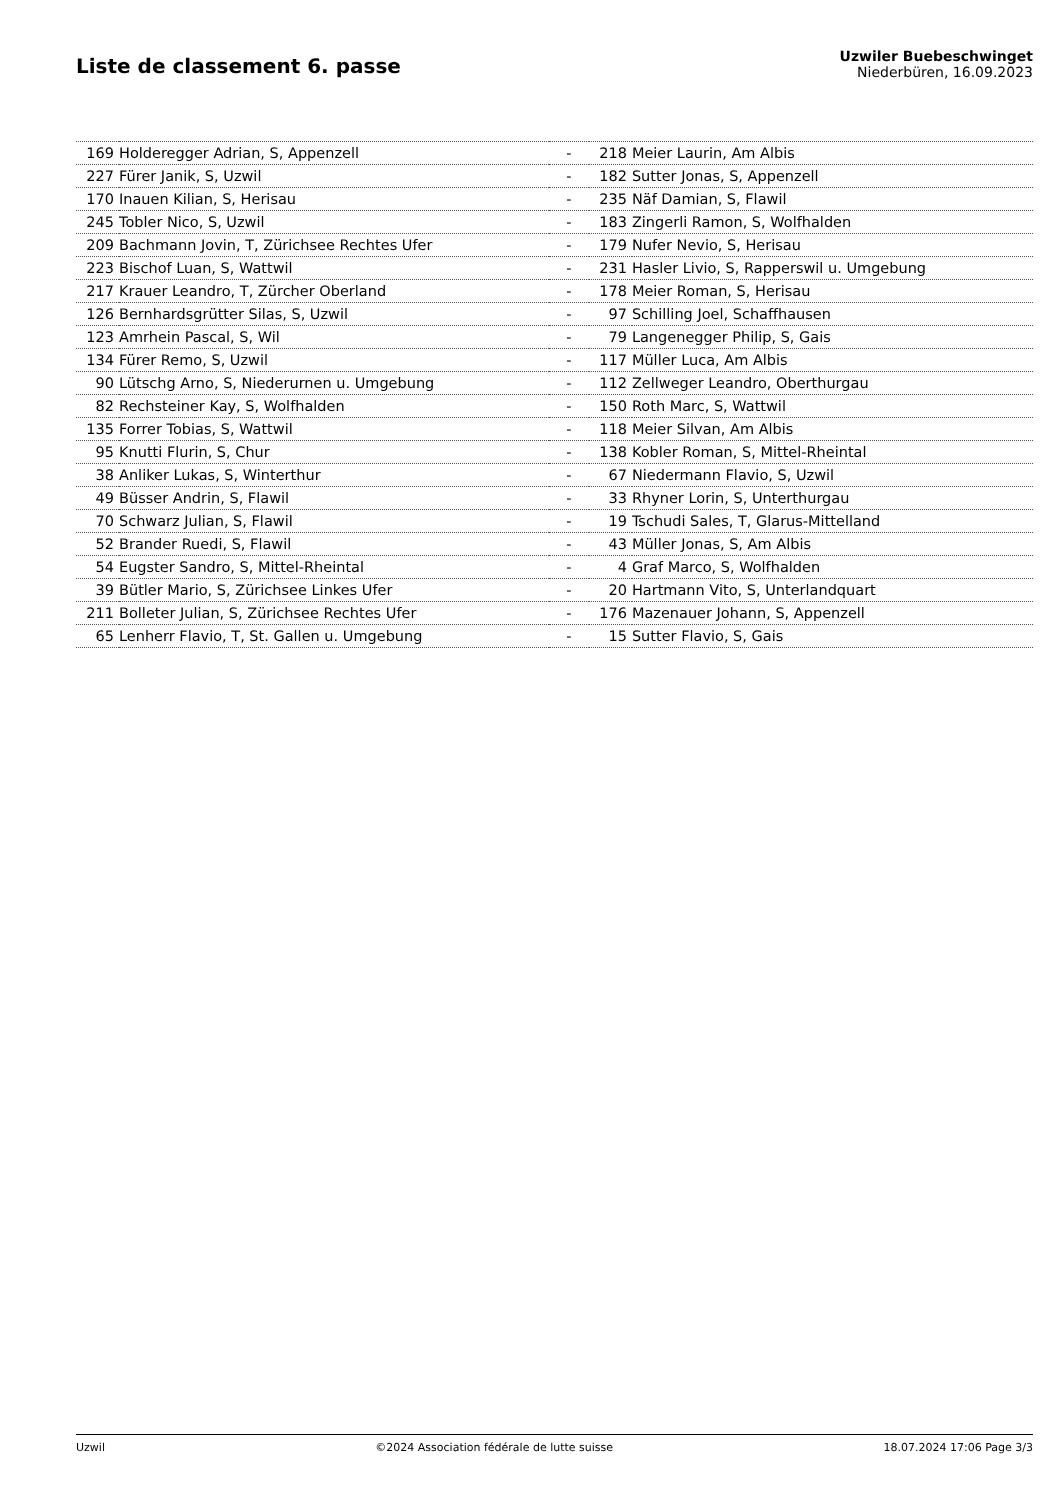Liste de classement 6. passe
Uzwiler Buebeschwinget
Niederbüren, 16.09.2023
| 169 | Holderegger Adrian, S, Appenzell | - | 218 | Meier Laurin, Am Albis |
| 227 | Fürer Janik, S, Uzwil | - | 182 | Sutter Jonas, S, Appenzell |
| 170 | Inauen Kilian, S, Herisau | - | 235 | Näf Damian, S, Flawil |
| 245 | Tobler Nico, S, Uzwil | - | 183 | Zingerli Ramon, S, Wolfhalden |
| 209 | Bachmann Jovin, T, Zürichsee Rechtes Ufer | - | 179 | Nufer Nevio, S, Herisau |
| 223 | Bischof Luan, S, Wattwil | - | 231 | Hasler Livio, S, Rapperswil u. Umgebung |
| 217 | Krauer Leandro, T, Zürcher Oberland | - | 178 | Meier Roman, S, Herisau |
| 126 | Bernhardsgrütter Silas, S, Uzwil | - | 97 | Schilling Joel, Schaffhausen |
| 123 | Amrhein Pascal, S, Wil | - | 79 | Langenegger Philip, S, Gais |
| 134 | Fürer Remo, S, Uzwil | - | 117 | Müller Luca, Am Albis |
| 90 | Lütschg Arno, S, Niederurnen u. Umgebung | - | 112 | Zellweger Leandro, Oberthurgau |
| 82 | Rechsteiner Kay, S, Wolfhalden | - | 150 | Roth Marc, S, Wattwil |
| 135 | Forrer Tobias, S, Wattwil | - | 118 | Meier Silvan, Am Albis |
| 95 | Knutti Flurin, S, Chur | - | 138 | Kobler Roman, S, Mittel-Rheintal |
| 38 | Anliker Lukas, S, Winterthur | - | 67 | Niedermann Flavio, S, Uzwil |
| 49 | Büsser Andrin, S, Flawil | - | 33 | Rhyner Lorin, S, Unterthurgau |
| 70 | Schwarz Julian, S, Flawil | - | 19 | Tschudi Sales, T, Glarus-Mittelland |
| 52 | Brander Ruedi, S, Flawil | - | 43 | Müller Jonas, S, Am Albis |
| 54 | Eugster Sandro, S, Mittel-Rheintal | - | 4 | Graf Marco, S, Wolfhalden |
| 39 | Bütler Mario, S, Zürichsee Linkes Ufer | - | 20 | Hartmann Vito, S, Unterlandquart |
| 211 | Bolleter Julian, S, Zürichsee Rechtes Ufer | - | 176 | Mazenauer Johann, S, Appenzell |
| 65 | Lenherr Flavio, T, St. Gallen u. Umgebung | - | 15 | Sutter Flavio, S, Gais |
Uzwil ©2024 Association fédérale de lutte suisse 18.07.2024 17:06 Page 3/3